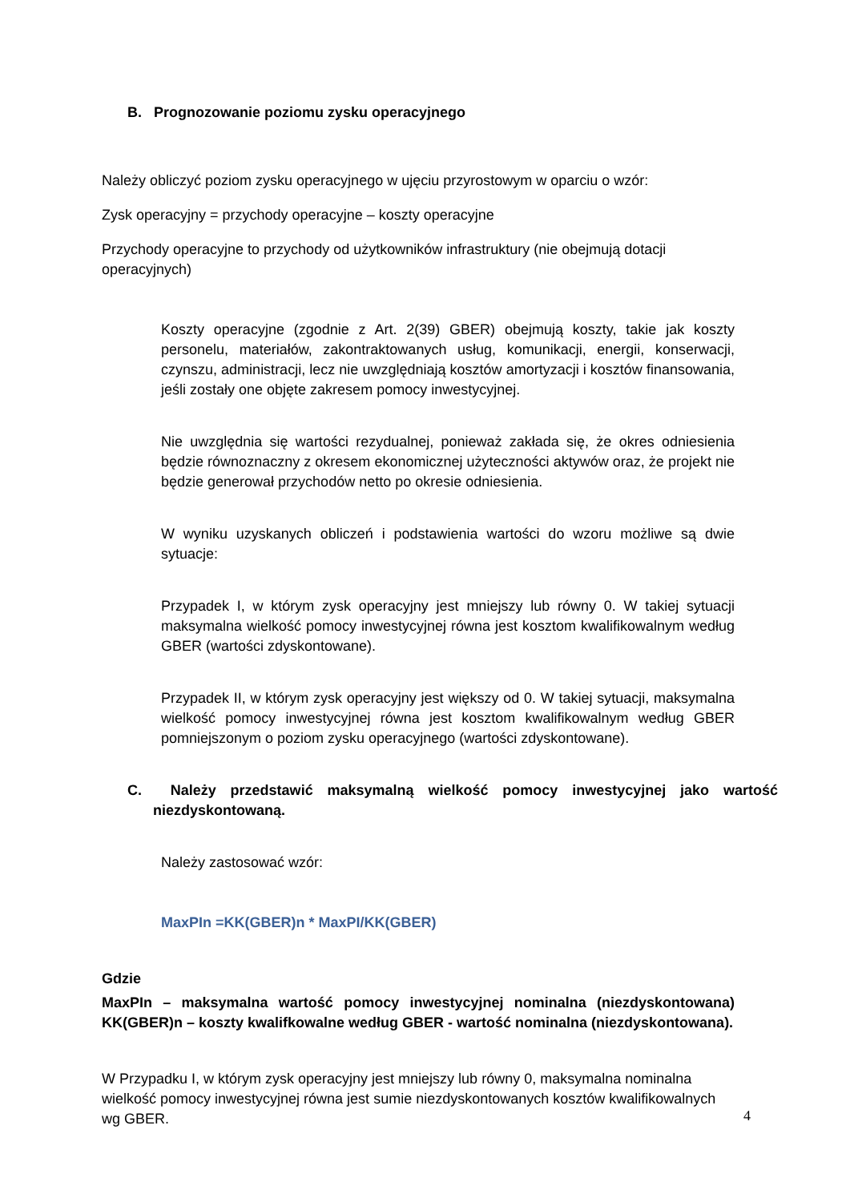B. Prognozowanie poziomu zysku operacyjnego
Należy obliczyć poziom zysku operacyjnego w ujęciu przyrostowym w oparciu o wzór:
Zysk operacyjny = przychody operacyjne – koszty operacyjne
Przychody operacyjne to przychody od użytkowników infrastruktury (nie obejmują dotacji operacyjnych)
Koszty operacyjne (zgodnie z Art. 2(39) GBER) obejmują koszty, takie jak koszty personelu, materiałów, zakontraktowanych usług, komunikacji, energii, konserwacji, czynszu, administracji, lecz nie uwzględniają kosztów amortyzacji i kosztów finansowania, jeśli zostały one objęte zakresem pomocy inwestycyjnej.
Nie uwzględnia się wartości rezydualnej, ponieważ zakłada się, że okres odniesienia będzie równoznaczny z okresem ekonomicznej użyteczności aktywów oraz, że projekt nie będzie generował przychodów netto po okresie odniesienia.
W wyniku uzyskanych obliczeń i podstawienia wartości do wzoru możliwe są dwie sytuacje:
Przypadek I, w którym zysk operacyjny jest mniejszy lub równy 0. W takiej sytuacji maksymalna wielkość pomocy inwestycyjnej równa jest kosztom kwalifikowalnym według GBER (wartości zdyskontowane).
Przypadek II, w którym zysk operacyjny jest większy od 0. W takiej sytuacji, maksymalna wielkość pomocy inwestycyjnej równa jest kosztom kwalifikowalnym według GBER pomniejszonym o poziom zysku operacyjnego (wartości zdyskontowane).
C. Należy przedstawić maksymalną wielkość pomocy inwestycyjnej jako wartość niezdyskontowaną.
Należy zastosować wzór:
MaxPIn =KK(GBER)n * MaxPI/KK(GBER)
Gdzie
MaxPIn – maksymalna wartość pomocy inwestycyjnej nominalna (niezdyskontowana) KK(GBER)n – koszty kwalifkowalne według GBER - wartość nominalna (niezdyskontowana).
W Przypadku I, w którym zysk operacyjny jest mniejszy lub równy 0, maksymalna nominalna wielkość pomocy inwestycyjnej równa jest sumie niezdyskontowanych kosztów kwalifikowalnych wg GBER.
4